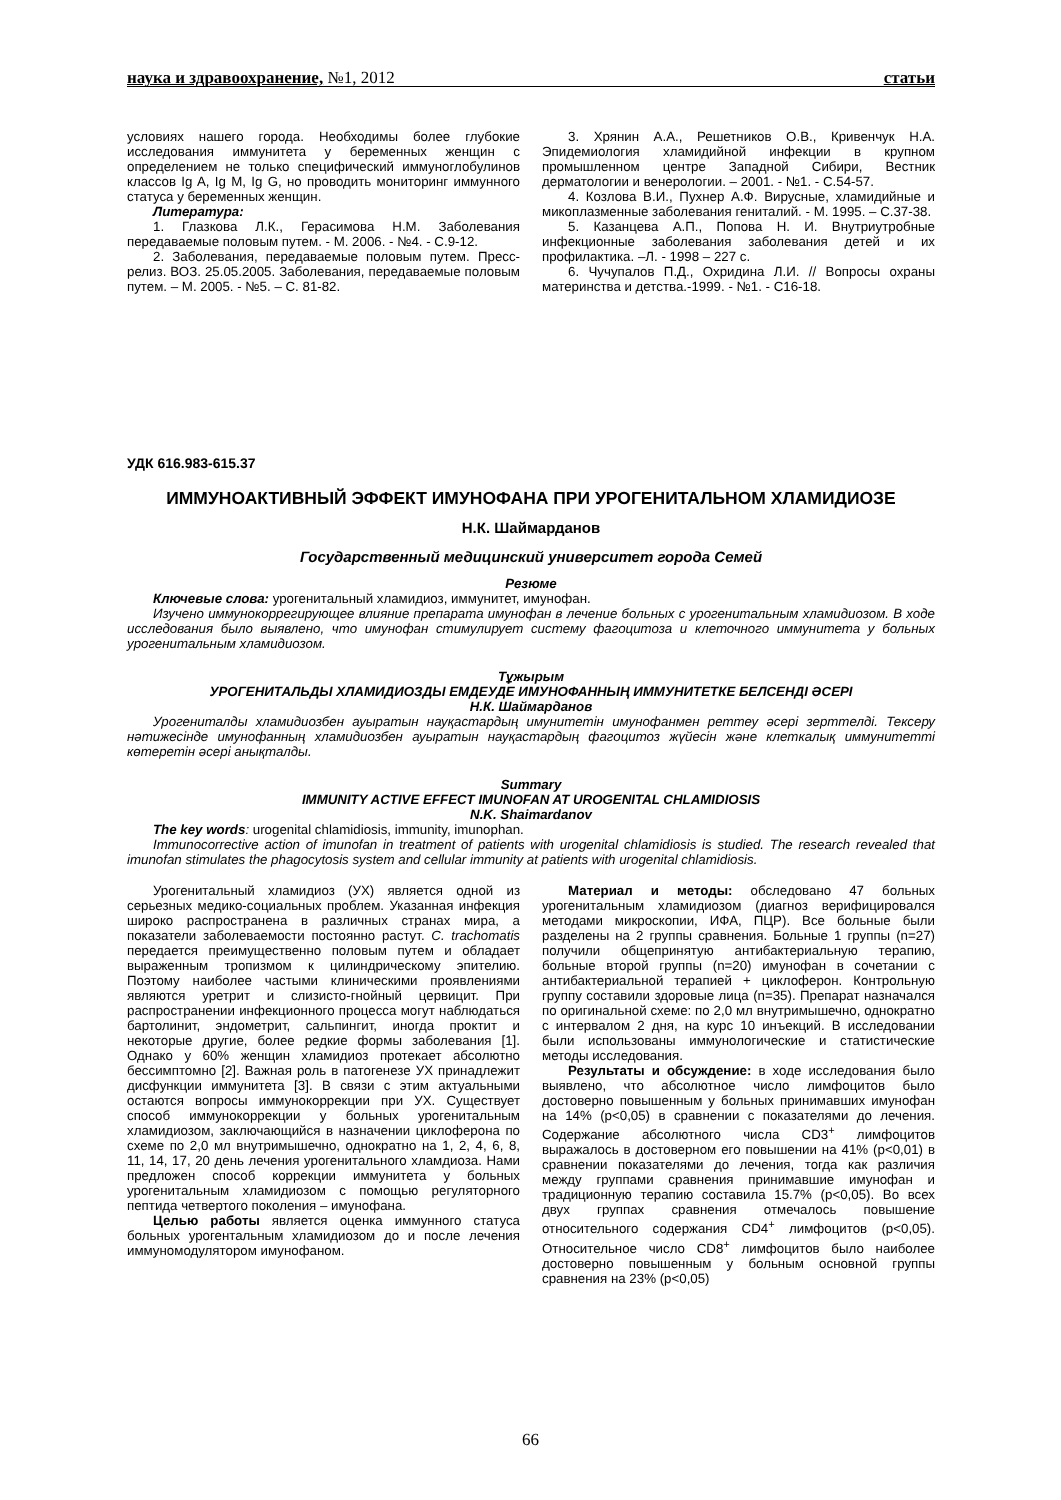наука и здравоохранение, №1, 2012 статьи
условиях нашего города. Необходимы более глубокие исследования иммунитета у беременных женщин с определением не только специфический иммуноглобулинов классов Ig A, Ig M, Ig G, но проводить мониторинг иммунного статуса у беременных женщин.
Литература:
1. Глазкова Л.К., Герасимова Н.М. Заболевания передаваемые половым путем. - М. 2006. - №4. - С.9-12.
2. Заболевания, передаваемые половым путем. Пресс-релиз. ВОЗ. 25.05.2005. Заболевания, передаваемые половым путем. – М. 2005. - №5. – С. 81-82.
3. Хрянин А.А., Решетников О.В., Кривенчук Н.А. Эпидемиология хламидийной инфекции в крупном промышленном центре Западной Сибири, Вестник дерматологии и венерологии. – 2001. - №1. - С.54-57.
4. Козлова В.И., Пухнер А.Ф. Вирусные, хламидийные и микоплазменные заболевания гениталий. - М. 1995. – С.37-38.
5. Казанцева А.П., Попова Н. И. Внутриутробные инфекционные заболевания заболевания детей и их профилактика. –Л. - 1998 – 227 с.
6. Чучупалов П.Д., Охридина Л.И. // Вопросы охраны материнства и детства.-1999. - №1. - С16-18.
УДК 616.983-615.37
ИММУНОАКТИВНЫЙ ЭФФЕКТ ИМУНОФАНА ПРИ УРОГЕНИТАЛЬНОМ ХЛАМИДИОЗЕ
Н.К. Шаймарданов
Государственный медицинский университет города Семей
Резюме
Ключевые слова: урогенитальный хламидиоз, иммунитет, имунофан.
Изучено иммунокоррегирующее влияние препарата имунофан в лечение больных с урогенитальным хламидиозом. В ходе исследования было выявлено, что имунофан стимулирует систему фагоцитоза и клеточного иммунитета у больных урогенитальным хламидиозом.
Тұжырым
УРОГЕНИТАЛЬДЫ ХЛАМИДИОЗДЫ ЕМДЕУДЕ ИМУНОФАННЫҢ ИММУНИТЕТКЕ БЕЛСЕНДІ ӘСЕРІ
Н.К. Шаймарданов
Урогениталды хламидиозбен ауыратын науқастардың имунитетін имунофанмен реттеу әсері зерттелді. Тексеру нәтижесінде имунофанның хламидиозбен ауыратын науқастардың фагоцитоз жүйесін және клеткалық иммунитетті көтеретін әсері анықталды.
Summary
IMMUNITY ACTIVE EFFECT IMUNOFAN AT UROGENITAL CHLAMIDIOSIS
N.K. Shaimardanov
The key words: urogenital chlamidiosis, immunity, imunophan.
Immunocorrective action of imunofan in treatment of patients with urogenital chlamidiosis is studied. The research revealed that imunofan stimulates the phagocytosis system and cellular immunity at patients with urogenital chlamidiosis.
Урогенитальный хламидиоз (УХ) является одной из серьезных медико-социальных проблем. Указанная инфекция широко распространена в различных странах мира, а показатели заболеваемости постоянно растут. C. trachomatis передается преимущественно половым путем и обладает выраженным тропизмом к цилиндрическому эпителию. Поэтому наиболее частыми клиническими проявлениями являются уретрит и слизисто-гнойный цервицит. При распространении инфекционного процесса могут наблюдаться бартолинит, эндометрит, сальпингит, иногда проктит и некоторые другие, более редкие формы заболевания [1]. Однако у 60% женщин хламидиоз протекает абсолютно бессимптомно [2]. Важная роль в патогенезе УХ принадлежит дисфункции иммунитета [3]. В связи с этим актуальными остаются вопросы иммунокоррекции при УХ. Существует способ иммунокоррекции у больных урогенитальным хламидиозом, заключающийся в назначении циклоферона по схеме по 2,0 мл внутримышечно, однократно на 1, 2, 4, 6, 8, 11, 14, 17, 20 день лечения урогенитального хламдиоза. Нами предложен способ коррекции иммунитета у больных урогенитальным хламидиозом с помощью регуляторного пептида четвертого поколения – имунофана.
Целью работы является оценка иммунного статуса больных урогентальным хламидиозом до и после лечения иммуномодулятором имунофаном.
Материал и методы: обследовано 47 больных урогенитальным хламидиозом (диагноз верифицировался методами микроскопии, ИФА, ПЦР). Все больные были разделены на 2 группы сравнения. Больные 1 группы (n=27) получили общепринятую антибактериальную терапию, больные второй группы (n=20) имунофан в сочетании с антибактериальной терапией + циклоферон. Контрольную группу составили здоровые лица (n=35). Препарат назначался по оригинальной схеме: по 2,0 мл внутримышечно, однократно с интервалом 2 дня, на курс 10 инъекций. В исследовании были использованы иммунологические и статистические методы исследования.
Результаты и обсуждение: в ходе исследования было выявлено, что абсолютное число лимфоцитов было достоверно повышенным у больных принимавших имунофан на 14% (p<0,05) в сравнении с показателями до лечения. Содержание абсолютного числа CD3<sup>+</sup> лимфоцитов выражалось в достоверном его повышении на 41% (p<0,01) в сравнении показателями до лечения, тогда как различия между группами сравнения принимавшие имунофан и традиционную терапию составила 15.7% (p<0,05). Во всех двух группах сравнения отмечалось повышение относительного содержания CD4<sup>+</sup> лимфоцитов (p<0,05). Относительное число CD8<sup>+</sup> лимфоцитов было наиболее достоверно повышенным у больным основной группы сравнения на 23% (p<0,05)
66